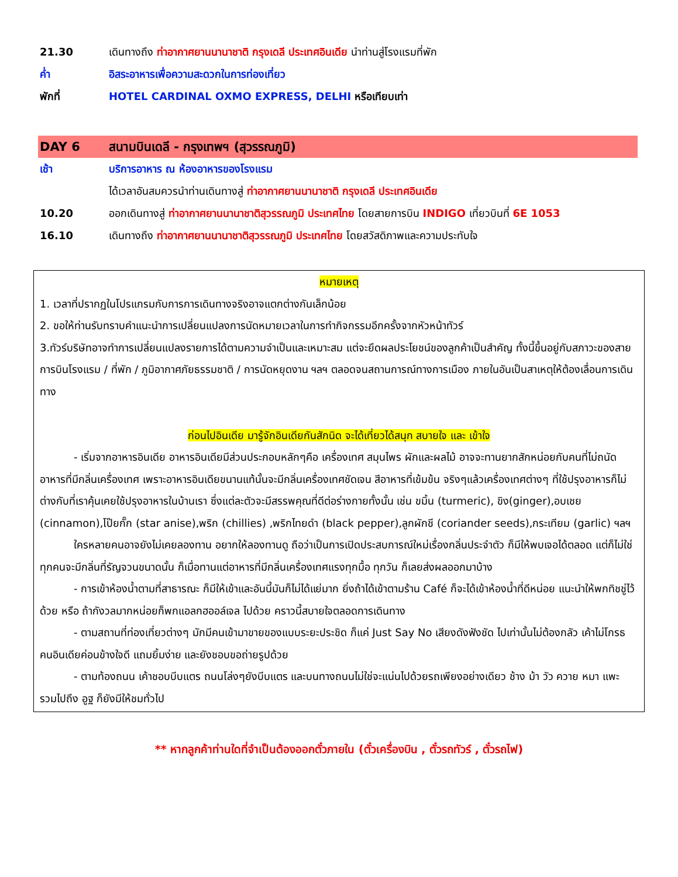| 21.30 | เดินทางถึง ท่าอากาศยานนานาชาติ กรุงเดลี ประเทศอินเดีย นำท่านสู่โรงแรมที่พัก |
| ค่ำ | อิสระอาหารเพื่อความสะดวกในการท่องเที่ยว |
| พักที่ | HOTEL CARDINAL OXMO EXPRESS, DELHI หรือเทียบเท่า |
| DAY 6 | สนามบินเดลี - กรุงเทพฯ (สุวรรณภูมิ) |
| เช้า | บริการอาหาร ณ ห้องอาหารของโรงแรม |
| | ได้เวลาอันสมควรนำท่านเดินทางสู่ ท่าอากาศยานนานาชาติ กรุงเดลี ประเทศอินเดีย |
| 10.20 | ออกเดินทางสู่ ท่าอากาศยานนานาชาติสุวรรณภูมิ ประเทศไทย โดยสายการบิน INDIGO เที่ยวบินที่ 6E 1053 |
| 16.10 | เดินทางถึง ท่าอากาศยานนานาชาติสุวรรณภูมิ ประเทศไทย โดยสวัสดิภาพและความประทับใจ |
หมายเหตุ
1. เวลาที่ปรากฏในโปรแกรมกับการการเดินทางจริงอาจแตกต่างกันเล็กน้อย
2. ขอให้ท่านรับทราบคำแนะนำการเปลี่ยนแปลงการนัดหมายเวลาในการทำกิจกรรมอีกครั้งจากหัวหน้าทัวร์
3.ทัวร์บริษัทอาจทำการเปลี่ยนแปลงรายการได้ตามความจำเป็นและเหมาะสม แต่จะยึดผลประโยชน์ของลูกค้าเป็นสำคัญ ทั้งนี้ขึ้นอยู่กับสภาวะของสายการบินโรงแรม / ที่พัก / ภูมิอากาศภัยธรรมชาติ / การนัดหยุดงาน ฯลฯ ตลอดจนสถานการณ์ทางการเมือง ภายในอันเป็นสาเหตุให้ต้องเลื่อนการเดินทาง
ก่อนไปอินเดีย มารู้จักอินเดียกันสักนิด จะได้เที่ยวได้สนุก สบายใจ และ เข้าใจ
- เริ่มจากอาหารอินเดีย อาหารอินเดียมีส่วนประกอบหลักๆคือ เครื่องเทศ สมุนไพร ผักและผลไม้ อาจจะทานยากสักหน่อยกับคนที่ไม่ถนัดอาหารที่มีกลิ่นเครื่องเทศ เพราะอาหารอินเดียขนานแท้นั้นจะมีกลิ่นเครื่องเทศชัดเจน สีอาหารที่เข้มข้น จริงๆแล้วเครื่องเทศต่างๆ ที่ใช้ปรุงอาหารก็ไม่ต่างกับที่เราคุ้นเคยใช้ปรุงอาหารในบ้านเรา ซึ่งแต่ละตัวจะมีสรรพคุณที่ดีต่อร่างกายทั้งนั้น เช่น ขมิ้น (turmeric), ขิง(ginger),อบเชย (cinnamon),โป๊ยกั๊ก (star anise),พริก (chillies) ,พริกไทยดำ (black pepper),ลูกผักชี (coriander seeds),กระเทียม (garlic) ฯลฯ
ใครหลายคนอาจยังไม่เคยลองทาน อยากให้ลองทานดู ถือว่าเป็นการเปิดประสบการณ์ใหม่เรื่องกลิ่นประจำตัว ก็มีให้พบเจอได้ตลอด แต่ก็ไม่ใช่ทุกคนจะมีกลิ่นที่รัญจวนขนาดนั้น ก็เมื่อทานแต่อาหารที่มีกลิ่นเครื่องเทศแรงทุกมื้อ ทุกวัน ก็เลยส่งผลออกมาบ้าง
- การเข้าห้องน้ำตามที่สาธารณะ ก็มีให้เข้าและอันนี้มันก็ไม่ได้แย่มาก ยิ่งถ้าได้เข้าตามร้าน Café ก็จะได้เข้าห้องน้ำที่ดีหน่อย แนะนำให้พกทิชชู่ไว้ด้วย หรือ ถ้ากังวลมากหน่อยก็พกแอลกฮออล์เจล ไปด้วย คราวนี้สบายใจตลอดการเดินทาง
- ตามสถานที่ท่องเที่ยวต่างๆ มักมีคนเข้ามาขายของแบบระยะประชิด ก็แค่ Just Say No เสียงดังฟังชัด ไปเท่านั้นไม่ต้องกลัว เค้าไม่โกรธ คนอินเดียค่อนข้างใจดี แถมยิ้มง่าย และยังชอบขอถ่ายรูปด้วย
- ตามท้องถนน เค้าชอบบีบแตร ถนนโล่งๆยังบีบแตร และบนทางถนนไม่ใช่จะแน่นไปด้วยรถเพียงอย่างเดียว ช้าง ม้า วัว ควาย หมา แพะ รวมไปถึง อูฐ ก็ยังมีให้ชมทั่วไป
** หากลูกค้าท่านใดที่จำเป็นต้องออกตั๋วภายใน (ตั๋วเครื่องบิน , ตั๋วรถทัวร์ , ตั๋วรถไฟ)